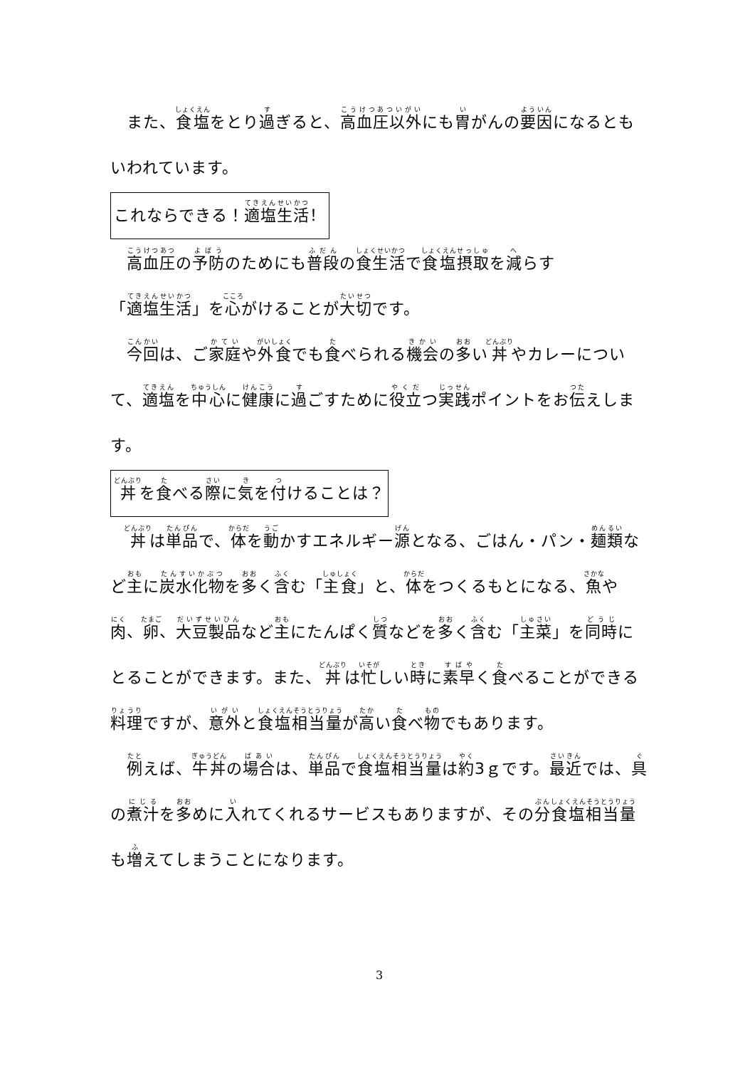また、食塩をとり過ぎると、高血圧以外にも胃がんの要因になるともいわれています。
これならできる！適塩生活！
　高血圧の予防のためにも普段の食生活で食塩摂取を減らす「適塩生活」を心がけることが大切です。
　今回は、ご家庭や外食でも食べられる機会の多い丼やカレーについて、適塩を中心に健康に過ごすために役立つ実践ポイントをお伝えします。
丼を食べる際に気を付けることは？
　丼は単品で、体を動かすエネルギー源となる、ごはん・パン・麺類など主に炭水化物を多く含む「主食」と、体をつくるもとになる、魚や肉、卵、大豆製品など主にたんぱく質などを多く含む「主菜」を同時にとることができます。また、丼は忙しい時に素早く食べることができる料理ですが、意外と食塩相当量が高い食べ物でもあります。
　例えば、牛丼の場合は、単品で食塩相当量は約3ｇです。最近では、具の煮汁を多めに入れてくれるサービスもありますが、その分食塩相当量も増えてしまうことになります。
3